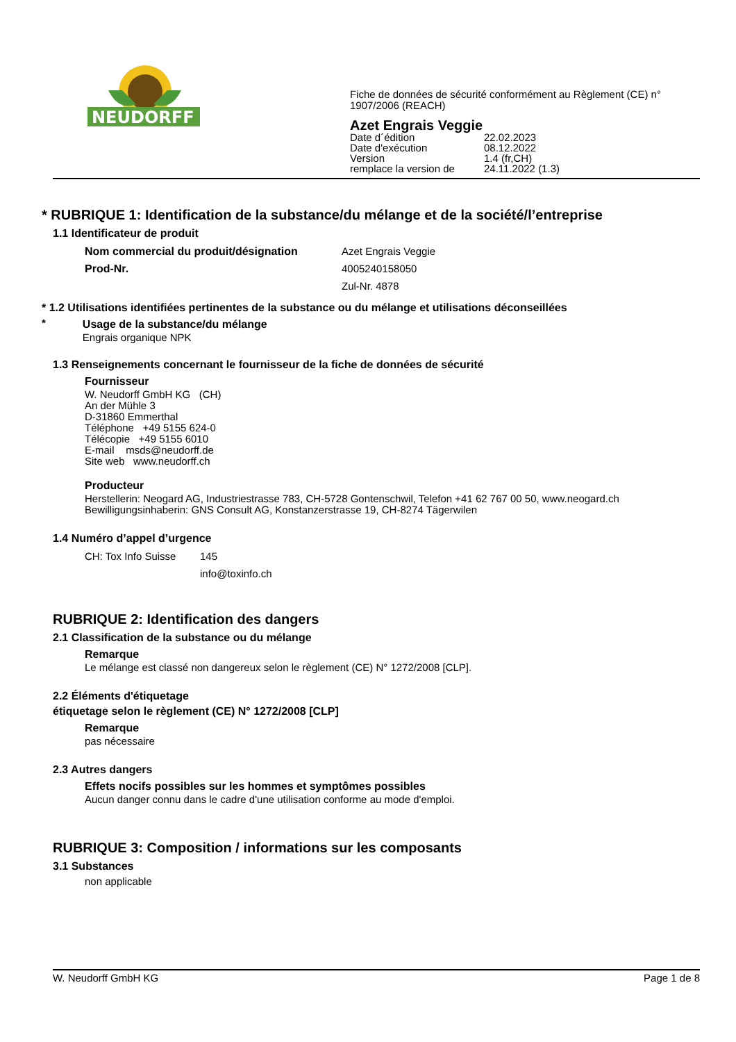NEUDORFF
Fiche de données de sécurité conformément au Règlement (CE) n°
1907/2006 (REACH)
Azet Engrais Veggie
| Date d´édition | 22.02.2023 |
| Date d'exécution | 08.12.2022 |
| Version | 1.4 (fr,CH) |
| remplace la version de | 24.11.2022 (1.3) |
* RUBRIQUE 1: Identification de la substance/du mélange et de la société/l’entreprise
1.1 Identificateur de produit
Nom commercial du produit/désignation Azet Engrais Veggie
Prod-Nr. 4005240158050
Zul-Nr. 4878
* 1.2 Utilisations identifiées pertinentes de la substance ou du mélange et utilisations déconseillées
*
Usage de la substance/du mélange
Engrais organique NPK
1.3 Renseignements concernant le fournisseur de la fiche de données de sécurité
Fournisseur
W. Neudorff GmbH KG (CH)
An der Mühle 3
D-31860 Emmerthal
Téléphone +49 5155 624-0
Télécopie +49 5155 6010
E-mail msds@neudorff.de
Site web www.neudorff.ch
Producteur
Herstellerin: Neogard AG, Industriestrasse 783, CH-5728 Gontenschwil, Telefon +41 62 767 00 50, www.neogard.ch
Bewilligungsinhaberin: GNS Consult AG, Konstanzerstrasse 19, CH-8274 Tägerwilen
1.4 Numéro d’appel d’urgence
CH: Tox Info Suisse 145
info@toxinfo.ch
RUBRIQUE 2: Identification des dangers
2.1 Classification de la substance ou du mélange
Remarque
Le mélange est classé non dangereux selon le règlement (CE) N° 1272/2008 [CLP].
2.2 Éléments d'étiquetage
étiquetage selon le règlement (CE) N° 1272/2008 [CLP]
Remarque
pas nécessaire
2.3 Autres dangers
Effets nocifs possibles sur les hommes et symptômes possibles
Aucun danger connu dans le cadre d'une utilisation conforme au mode d'emploi.
RUBRIQUE 3: Composition / informations sur les composants
3.1 Substances
non applicable
W. Neudorff GmbH KG Page 1 de 8